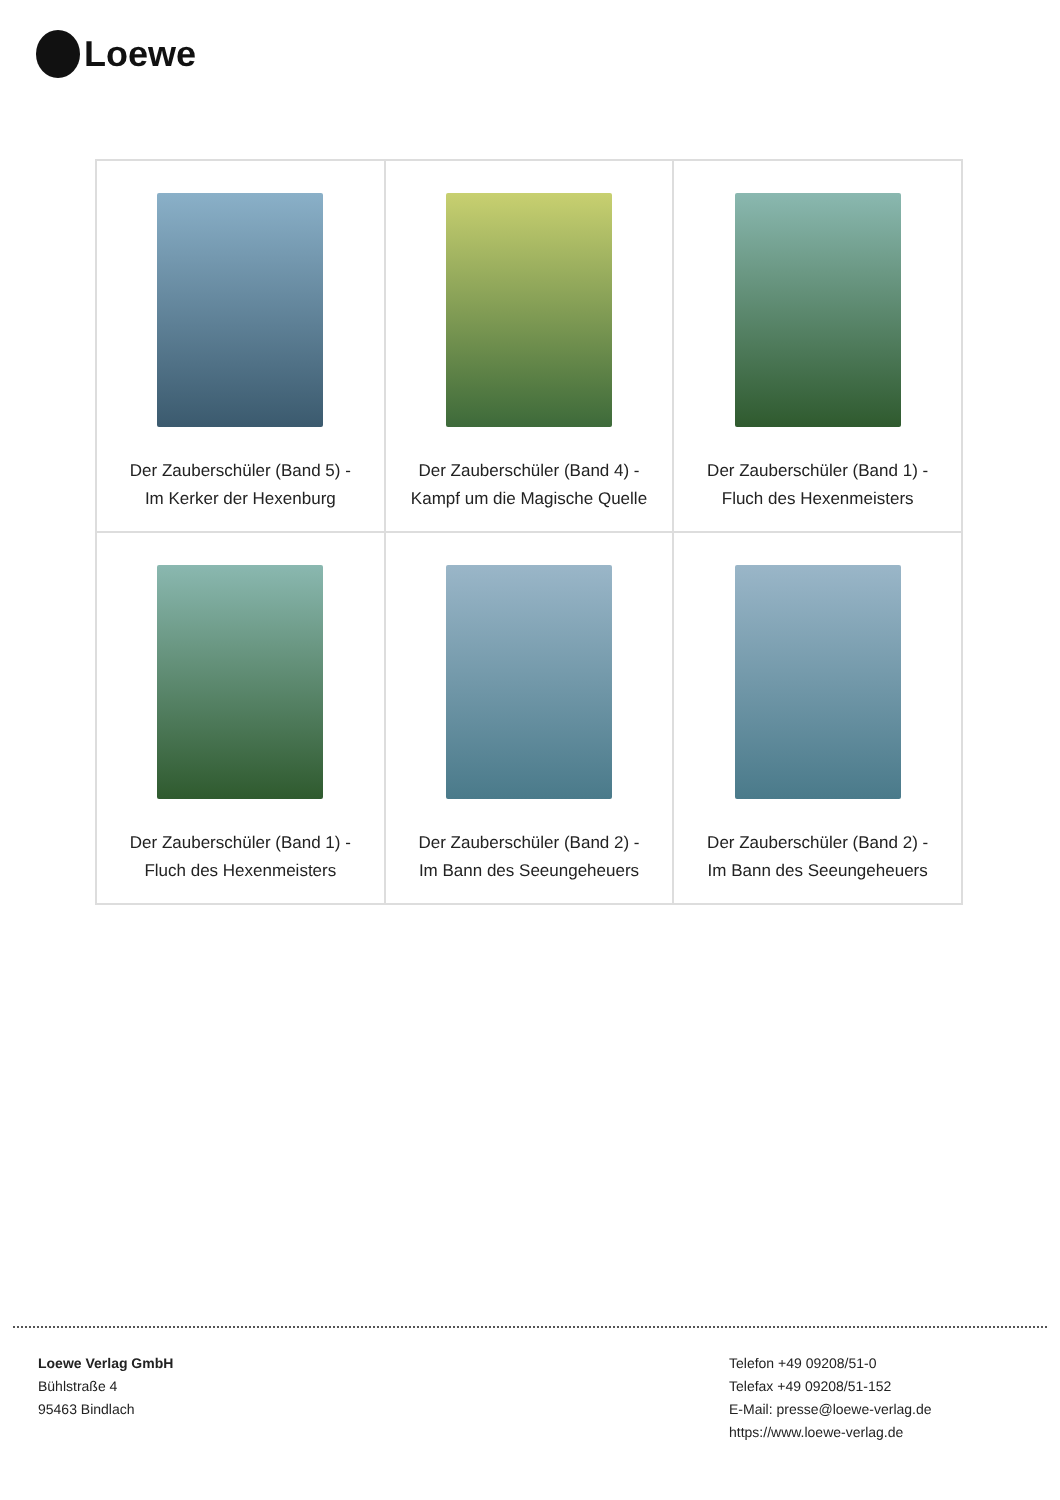Loewe
| Der Zauberschüler (Band 5) - Im Kerker der Hexenburg | Der Zauberschüler (Band 4) - Kampf um die Magische Quelle | Der Zauberschüler (Band 1) - Fluch des Hexenmeisters |
| Der Zauberschüler (Band 1) - Fluch des Hexenmeisters | Der Zauberschüler (Band 2) - Im Bann des Seeungeheuers | Der Zauberschüler (Band 2) - Im Bann des Seeungeheuers |
Loewe Verlag GmbH
Bühlstraße 4
95463 Bindlach
Telefon +49 09208/51-0
Telefax +49 09208/51-152
E-Mail: presse@loewe-verlag.de
https://www.loewe-verlag.de